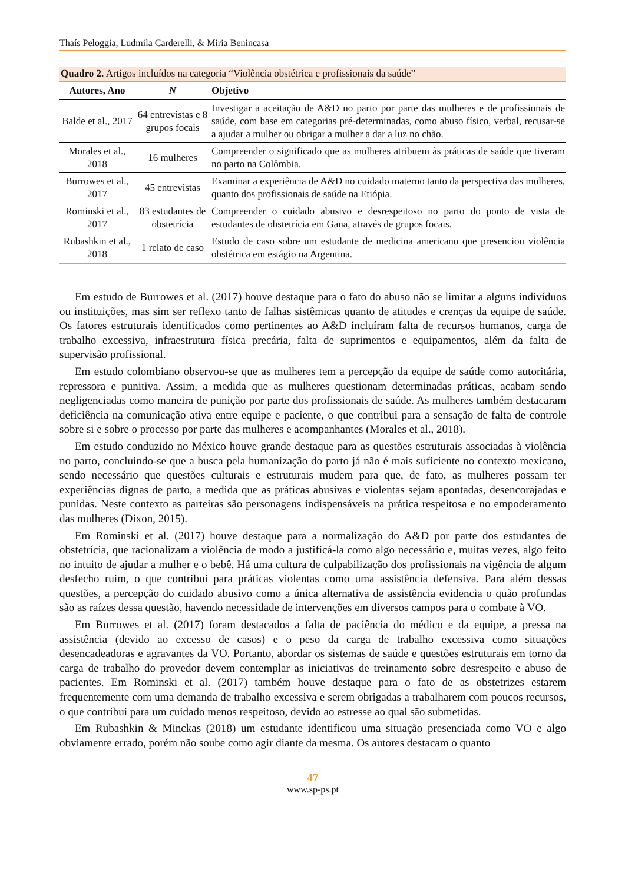Thaís Peloggia, Ludmila Carderelli, & Miria Benincasa
Quadro 2. Artigos incluídos na categoria “Violência obstétrica e profissionais da saúde”
| Autores, Ano | N | Objetivo |
| --- | --- | --- |
| Balde et al., 2017 | 64 entrevistas e 8 grupos focais | Investigar a aceitação de A&D no parto por parte das mulheres e de profissionais de saúde, com base em categorias pré-determinadas, como abuso físico, verbal, recusar-se a ajudar a mulher ou obrigar a mulher a dar a luz no chão. |
| Morales et al., 2018 | 16 mulheres | Compreender o significado que as mulheres atribuem às práticas de saúde que tiveram no parto na Colômbia. |
| Burrowes et al., 2017 | 45 entrevistas | Examinar a experiência de A&D no cuidado materno tanto da perspectiva das mulheres, quanto dos profissionais de saúde na Etiópia. |
| Rominski et al., 2017 | 83 estudantes de obstetrícia | Compreender o cuidado abusivo e desrespeitoso no parto do ponto de vista de estudantes de obstetrícia em Gana, através de grupos focais. |
| Rubashkin et al., 2018 | 1 relato de caso | Estudo de caso sobre um estudante de medicina americano que presenciou violência obstétrica em estágio na Argentina. |
Em estudo de Burrowes et al. (2017) houve destaque para o fato do abuso não se limitar a alguns indivíduos ou instituições, mas sim ser reflexo tanto de falhas sistêmicas quanto de atitudes e crenças da equipe de saúde. Os fatores estruturais identificados como pertinentes ao A&D incluíram falta de recursos humanos, carga de trabalho excessiva, infraestrutura física precária, falta de suprimentos e equipamentos, além da falta de supervisão profissional.
Em estudo colombiano observou-se que as mulheres tem a percepção da equipe de saúde como autoritária, repressora e punitiva. Assim, a medida que as mulheres questionam determinadas práticas, acabam sendo negligenciadas como maneira de punição por parte dos profissionais de saúde. As mulheres também destacaram deficiência na comunicação ativa entre equipe e paciente, o que contribui para a sensação de falta de controle sobre si e sobre o processo por parte das mulheres e acompanhantes (Morales et al., 2018).
Em estudo conduzido no México houve grande destaque para as questões estruturais associadas à violência no parto, concluindo-se que a busca pela humanização do parto já não é mais suficiente no contexto mexicano, sendo necessário que questões culturais e estruturais mudem para que, de fato, as mulheres possam ter experiências dignas de parto, a medida que as práticas abusivas e violentas sejam apontadas, desencorajadas e punidas. Neste contexto as parteiras são personagens indispensáveis na prática respeitosa e no empoderamento das mulheres (Dixon, 2015).
Em Rominski et al. (2017) houve destaque para a normalização do A&D por parte dos estudantes de obstetrícia, que racionalizam a violência de modo a justificá-la como algo necessário e, muitas vezes, algo feito no intuito de ajudar a mulher e o bebê. Há uma cultura de culpabilização dos profissionais na vigência de algum desfecho ruim, o que contribui para práticas violentas como uma assistência defensiva. Para além dessas questões, a percepção do cuidado abusivo como a única alternativa de assistência evidencia o quão profundas são as raízes dessa questão, havendo necessidade de intervenções em diversos campos para o combate à VO.
Em Burrowes et al. (2017) foram destacados a falta de paciência do médico e da equipe, a pressa na assistência (devido ao excesso de casos) e o peso da carga de trabalho excessiva como situações desencadeadoras e agravantes da VO. Portanto, abordar os sistemas de saúde e questões estruturais em torno da carga de trabalho do provedor devem contemplar as iniciativas de treinamento sobre desrespeito e abuso de pacientes. Em Rominski et al. (2017) também houve destaque para o fato de as obstetrizes estarem frequentemente com uma demanda de trabalho excessiva e serem obrigadas a trabalharem com poucos recursos, o que contribui para um cuidado menos respeitoso, devido ao estresse ao qual são submetidas.
Em Rubashkin & Minckas (2018) um estudante identificou uma situação presenciada como VO e algo obviamente errado, porém não soube como agir diante da mesma. Os autores destacam o quanto
47
www.sp-ps.pt